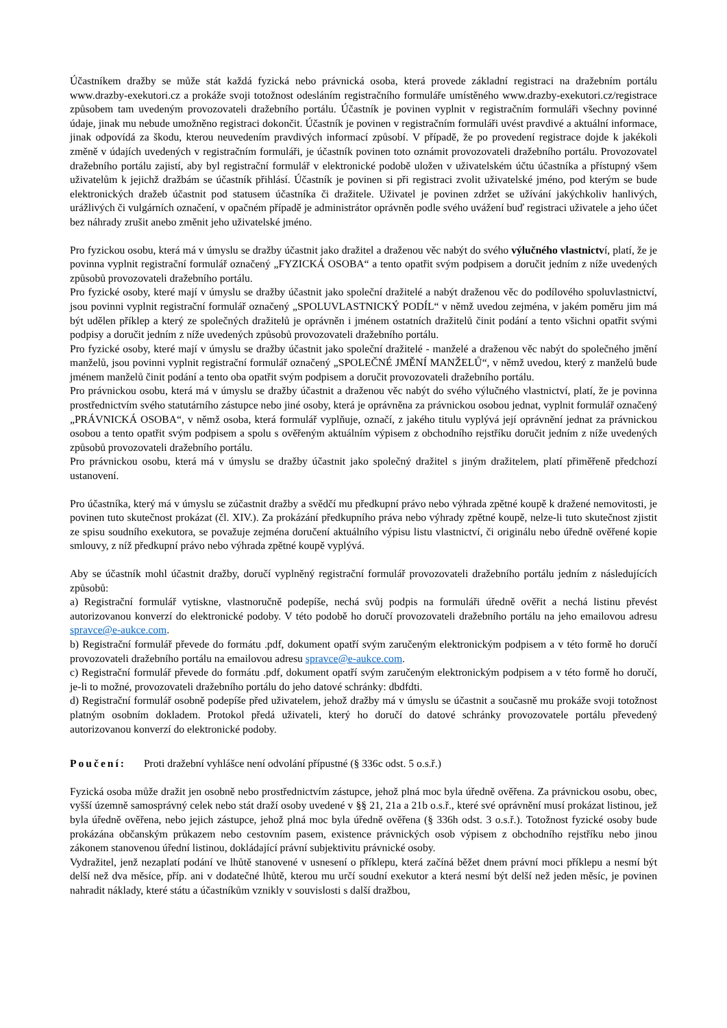Účastníkem dražby se může stát každá fyzická nebo právnická osoba, která provede základní registraci na dražebním portálu www.drazby-exekutori.cz a prokáže svoji totožnost odesláním registračního formuláře umístěného www.drazby-exekutori.cz/registrace způsobem tam uvedeným provozovateli dražebního portálu. Účastník je povinen vyplnit v registračním formuláři všechny povinné údaje, jinak mu nebude umožněno registraci dokončit. Účastník je povinen v registračním formuláři uvést pravdivé a aktuální informace, jinak odpovídá za škodu, kterou neuvedením pravdivých informací způsobí. V případě, že po provedení registrace dojde k jakékoli změně v údajích uvedených v registračním formuláři, je účastník povinen toto oznámit provozovateli dražebního portálu. Provozovatel dražebního portálu zajistí, aby byl registrační formulář v elektronické podobě uložen v uživatelském účtu účastníka a přístupný všem uživatelům k jejichž dražbám se účastník přihlásí. Účastník je povinen si při registraci zvolit uživatelské jméno, pod kterým se bude elektronických dražeb účastnit pod statusem účastníka či dražitele. Uživatel je povinen zdržet se užívání jakýchkoliv hanlivých, urážlivých či vulgárních označení, v opačném případě je administrátor oprávněn podle svého uvážení buď registraci uživatele a jeho účet bez náhrady zrušit anebo změnit jeho uživatelské jméno.
Pro fyzickou osobu, která má v úmyslu se dražby účastnit jako dražitel a draženou věc nabýt do svého výlučného vlastnictví, platí, že je povinna vyplnit registrační formulář označený „FYZICKÁ OSOBA“ a tento opatřit svým podpisem a doručit jedním z níže uvedených způsobů provozovateli dražebního portálu.
Pro fyzické osoby, které mají v úmyslu se dražby účastnit jako společní dražitelé a nabýt draženou věc do podílového spoluvlastnictví, jsou povinni vyplnit registrační formulář označený „SPOLUVLASTNICKÝ PODÍL“ v němž uvedou zejména, v jakém poměru jim má být udělen příklep a který ze společných dražitelů je oprávněn i jménem ostatních dražitelů činit podání a tento všichni opatřit svými podpisy a doručit jedním z níže uvedených způsobů provozovateli dražebního portálu.
Pro fyzické osoby, které mají v úmyslu se dražby účastnit jako společní dražitelé - manželé a draženou věc nabýt do společného jmění manželů, jsou povinni vyplnit registrační formulář označený „SPOLEČNÉ JMĚNÍ MANŽELŮ“, v němž uvedou, který z manželů bude jménem manželů činit podání a tento oba opatřit svým podpisem a doručit provozovateli dražebního portálu.
Pro právnickou osobu, která má v úmyslu se dražby účastnit a draženou věc nabýt do svého výlučného vlastnictví, platí, že je povinna prostřednictvím svého statutárního zástupce nebo jiné osoby, která je oprávněna za právnickou osobou jednat, vyplnit formulář označený „PRÁVNICKÁ OSOBA“, v němž osoba, která formulář vyplňuje, označí, z jakého titulu vyplývá její oprávnění jednat za právnickou osobou a tento opatřit svým podpisem a spolu s ověřeným aktuálním výpisem z obchodního rejstříku doručit jedním z níže uvedených způsobů provozovateli dražebního portálu.
Pro právnickou osobu, která má v úmyslu se dražby účastnit jako společný dražitel s jiným dražitelem, platí přiměřeně předchozí ustanovení.
Pro účastníka, který má v úmyslu se zúčastnit dražby a svědčí mu předkupní právo nebo výhrada zpětné koupě k dražené nemovitosti, je povinen tuto skutečnost prokázat (čl. XIV.). Za prokázání předkupního práva nebo výhrady zpětné koupě, nelze-li tuto skutečnost zjistit ze spisu soudního exekutora, se považuje zejména doručení aktuálního výpisu listu vlastnictví, či originálu nebo úředně ověřené kopie smlouvy, z níž předkupní právo nebo výhrada zpětné koupě vyplývá.
Aby se účastník mohl účastnit dražby, doručí vyplněný registrační formulář provozovateli dražebního portálu jedním z následujících způsobů:
a) Registrační formulář vytiskne, vlastnoručně podepíše, nechá svůj podpis na formuláři úředně ověřit a nechá listinu převést autorizovanou konverzí do elektronické podoby. V této podobě ho doručí provozovateli dražebního portálu na jeho emailovou adresu spravce@e-aukce.com.
b) Registrační formulář převede do formátu .pdf, dokument opatří svým zaručeným elektronickým podpisem a v této formě ho doručí provozovateli dražebního portálu na emailovou adresu spravce@e-aukce.com.
c) Registrační formulář převede do formátu .pdf, dokument opatří svým zaručeným elektronickým podpisem a v této formě ho doručí, je-li to možné, provozovateli dražebního portálu do jeho datové schránky: dbdfdti.
d) Registrační formulář osobně podepíše před uživatelem, jehož dražby má v úmyslu se účastnit a současně mu prokáže svoji totožnost platným osobním dokladem. Protokol předá uživateli, který ho doručí do datové schránky provozovatele portálu převedený autorizovanou konverzí do elektronické podoby.
Poučení: Proti dražební vyhlášce není odvolání přípustné (§ 336c odst. 5 o.s.ř.)
Fyzická osoba může dražit jen osobně nebo prostřednictvím zástupce, jehož plná moc byla úředně ověřena. Za právnickou osobu, obec, vyšší územně samosprávný celek nebo stát draží osoby uvedené v §§ 21, 21a a 21b o.s.ř., které své oprávnění musí prokázat listinou, jež byla úředně ověřena, nebo jejich zástupce, jehož plná moc byla úředně ověřena (§ 336h odst. 3 o.s.ř.). Totožnost fyzické osoby bude prokázána občanským průkazem nebo cestovním pasem, existence právnických osob výpisem z obchodního rejstříku nebo jinou zákonem stanovenou úřední listinou, dokládající právní subjektivitu právnické osoby.
Vydražitel, jenž nezaplatí podání ve lhůtě stanovené v usnesení o příklepu, která začíná běžet dnem právní moci příklepu a nesmí být delší než dva měsíce, příp. ani v dodatečné lhůtě, kterou mu určí soudní exekutor a která nesmí být delší než jeden měsíc, je povinen nahradit náklady, které státu a účastníkům vznikly v souvislosti s další dražbou,